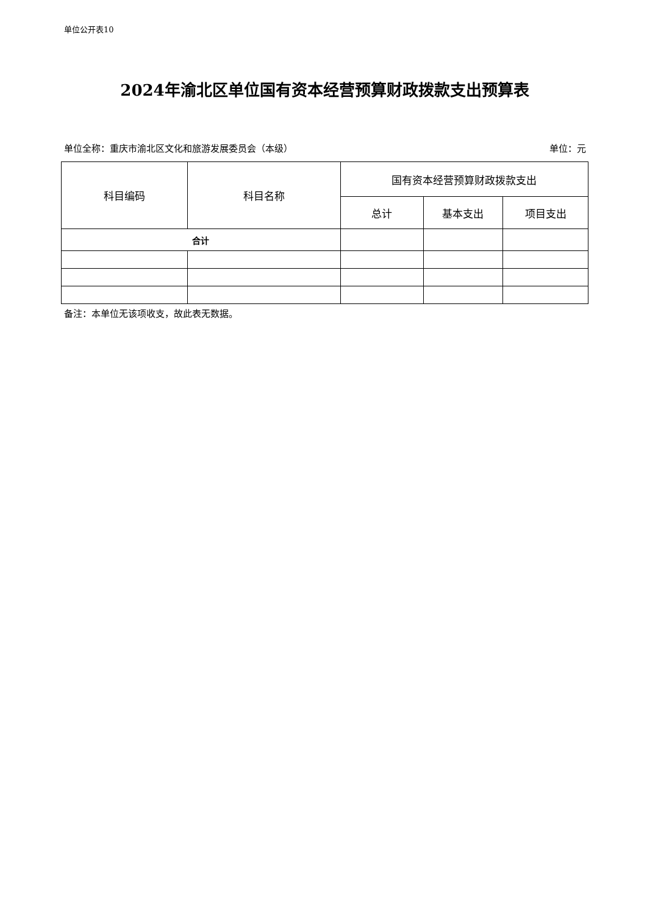单位公开表10
2024年渝北区单位国有资本经营预算财政拨款支出预算表
单位全称：重庆市渝北区文化和旅游发展委员会（本级） 单位：元
| 科目编码 | 科目名称 | 国有资本经营预算财政拨款支出 | | |
| --- | --- | --- | --- | --- |
| | | 总计 | 基本支出 | 项目支出 |
| 合计 | | | | |
备注：本单位无该项收支，故此表无数据。